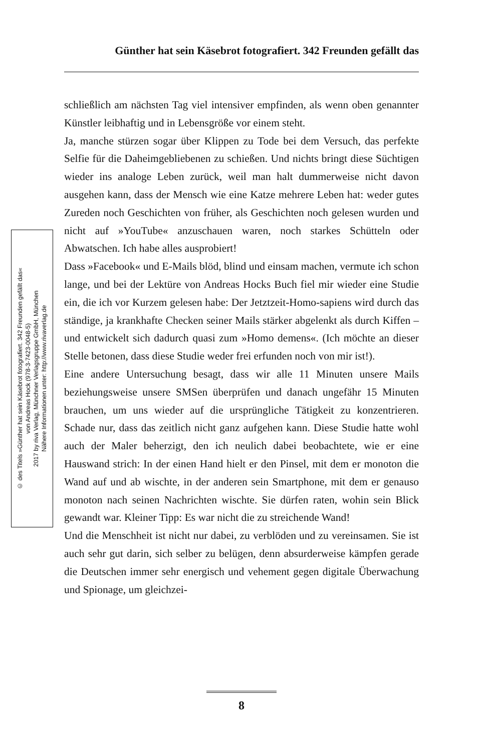Günther hat sein Käsebrot fotografiert. 342 Freunden gefällt das
© des Titels »Günther hat sein Käsebrot fotografiert. 342 Freunden gefällt das«
von Andreas Hock (978-3-7423-0048-5)
2017 by riva Verlag, Münchner Verlagsgruppe GmbH, München
Nähere Informationen unter: http://www.rivaverlag.de
schließlich am nächsten Tag viel intensiver empfinden, als wenn oben genannter Künstler leibhaftig und in Lebensgröße vor einem steht.
Ja, manche stürzen sogar über Klippen zu Tode bei dem Versuch, das perfekte Selfie für die Daheimgebliebenen zu schießen. Und nichts bringt diese Süchtigen wieder ins analoge Leben zurück, weil man halt dummerweise nicht davon ausgehen kann, dass der Mensch wie eine Katze mehrere Leben hat: weder gutes Zureden noch Geschichten von früher, als Geschichten noch gelesen wurden und nicht auf »YouTube« anzuschauen waren, noch starkes Schütteln oder Abwatschen. Ich habe alles ausprobiert!
Dass »Facebook« und E-Mails blöd, blind und einsam machen, vermute ich schon lange, und bei der Lektüre von Andreas Hocks Buch fiel mir wieder eine Studie ein, die ich vor Kurzem gelesen habe: Der Jetztzeit-Homo-sapiens wird durch das ständige, ja krankhafte Checken seiner Mails stärker abgelenkt als durch Kiffen – und entwickelt sich dadurch quasi zum »Homo demens«. (Ich möchte an dieser Stelle betonen, dass diese Studie weder frei erfunden noch von mir ist!).
Eine andere Untersuchung besagt, dass wir alle 11 Minuten unsere Mails beziehungsweise unsere SMSen überprüfen und danach ungefähr 15 Minuten brauchen, um uns wieder auf die ursprüngliche Tätigkeit zu konzentrieren. Schade nur, dass das zeitlich nicht ganz aufgehen kann. Diese Studie hatte wohl auch der Maler beherzigt, den ich neulich dabei beobachtete, wie er eine Hauswand strich: In der einen Hand hielt er den Pinsel, mit dem er monoton die Wand auf und ab wischte, in der anderen sein Smartphone, mit dem er genauso monoton nach seinen Nachrichten wischte. Sie dürfen raten, wohin sein Blick gewandt war. Kleiner Tipp: Es war nicht die zu streichende Wand!
Und die Menschheit ist nicht nur dabei, zu verblöden und zu vereinsamen. Sie ist auch sehr gut darin, sich selber zu belügen, denn absurderweise kämpfen gerade die Deutschen immer sehr energisch und vehement gegen digitale Überwachung und Spionage, um gleichzei-
8